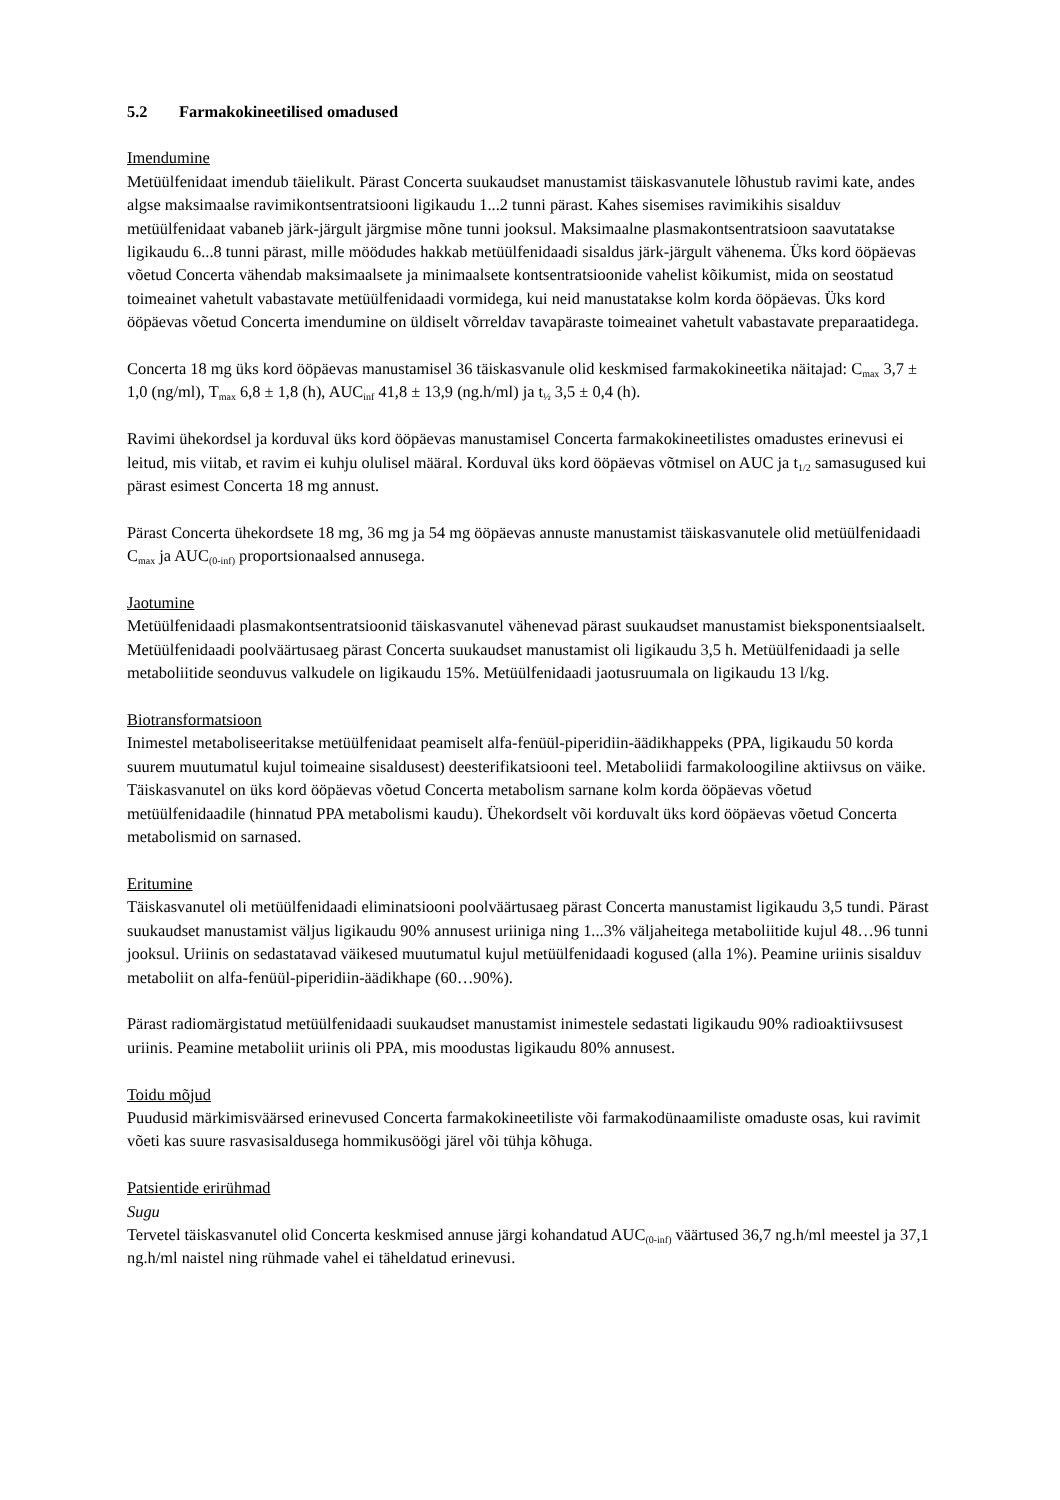5.2 Farmakokineetilised omadused
Imendumine
Metüülfenidaat imendub täielikult. Pärast Concerta suukaudset manustamist täiskasvanutele lõhustub ravimi kate, andes algse maksimaalse ravimikontsentratsiooni ligikaudu 1...2 tunni pärast. Kahes sisemises ravimikihis sisalduv metüülfenidaat vabaneb järk-järgult järgmise mõne tunni jooksul. Maksimaalne plasmakontsentratsioon saavutatakse ligikaudu 6...8 tunni pärast, mille möödudes hakkab metüülfenidaadi sisaldus järk-järgult vähenema. Üks kord ööpäevas võetud Concerta vähendab maksimaalsete ja minimaalsete kontsentratsioonide vahelist kõikumist, mida on seostatud toimeainet vahetult vabastavate metüülfenidaadi vormidega, kui neid manustatakse kolm korda ööpäevas. Üks kord ööpäevas võetud Concerta imendumine on üldiselt võrreldav tavapäraste toimeainet vahetult vabastavate preparaatidega.
Concerta 18 mg üks kord ööpäevas manustamisel 36 täiskasvanule olid keskmised farmakokineetika näitajad: C<sub>max</sub> 3,7 ± 1,0 (ng/ml), T<sub>max</sub> 6,8 ± 1,8 (h), AUC<sub>inf</sub> 41,8 ± 13,9 (ng.h/ml) ja t<sub>½</sub> 3,5 ± 0,4 (h).
Ravimi ühekordsel ja korduval üks kord ööpäevas manustamisel Concerta farmakokineetilistes omadustes erinevusi ei leitud, mis viitab, et ravim ei kuhju olulisel määral. Korduval üks kord ööpäevas võtmisel on AUC ja t<sub>1/2</sub> samasugused kui pärast esimest Concerta 18 mg annust.
Pärast Concerta ühekordsete 18 mg, 36 mg ja 54 mg ööpäevas annuste manustamist täiskasvanutele olid metüülfenidaadi C<sub>max</sub> ja AUC<sub>(0-inf)</sub> proportsionaalsed annusega.
Jaotumine
Metüülfenidaadi plasmakontsentratsioonid täiskasvanutel vähenevad pärast suukaudset manustamist bieksponentsiaalselt. Metüülfenidaadi poolväärtusaeg pärast Concerta suukaudset manustamist oli ligikaudu 3,5 h. Metüülfenidaadi ja selle metaboliitide seonduvus valkudele on ligikaudu 15%. Metüülfenidaadi jaotusruumala on ligikaudu 13 l/kg.
Biotransformatsioon
Inimestel metaboliseeritakse metüülfenidaat peamiselt alfa-fenüül-piperidiin-äädikhappeks (PPA, ligikaudu 50 korda suurem muutumatul kujul toimeaine sisaldusest) deesterifikatsiooni teel. Metaboliidi farmakoloogiline aktiivsus on väike. Täiskasvanutel on üks kord ööpäevas võetud Concerta metabolism sarnane kolm korda ööpäevas võetud metüülfenidaadile (hinnatud PPA metabolismi kaudu). Ühekordselt või korduvalt üks kord ööpäevas võetud Concerta metabolismid on sarnased.
Eritumine
Täiskasvanutel oli metüülfenidaadi eliminatsiooni poolväärtusaeg pärast Concerta manustamist ligikaudu 3,5 tundi. Pärast suukaudset manustamist väljus ligikaudu 90% annusest uriiniga ning 1...3% väljaheitega metaboliitide kujul 48…96 tunni jooksul. Uriinis on sedastatavad väikesed muutumatul kujul metüülfenidaadi kogused (alla 1%). Peamine uriinis sisalduv metaboliit on alfa-fenüül-piperidiin-äädikhape (60…90%).
Pärast radiomärgistatud metüülfenidaadi suukaudset manustamist inimestele sedastati ligikaudu 90% radioaktiivsusest uriinis. Peamine metaboliit uriinis oli PPA, mis moodustas ligikaudu 80% annusest.
Toidu mõjud
Puudusid märkimisväärsed erinevused Concerta farmakokineetiliste või farmakodünaamiliste omaduste osas, kui ravimit võeti kas suure rasvasisaldusega hommikusöögi järel või tühja kõhuga.
Patsientide erirühmad
Sugu
Tervetel täiskasvanutel olid Concerta keskmised annuse järgi kohandatud AUC<sub>(0-inf)</sub> väärtused 36,7 ng.h/ml meestel ja 37,1 ng.h/ml naistel ning rühmade vahel ei täheldatud erinevusi.